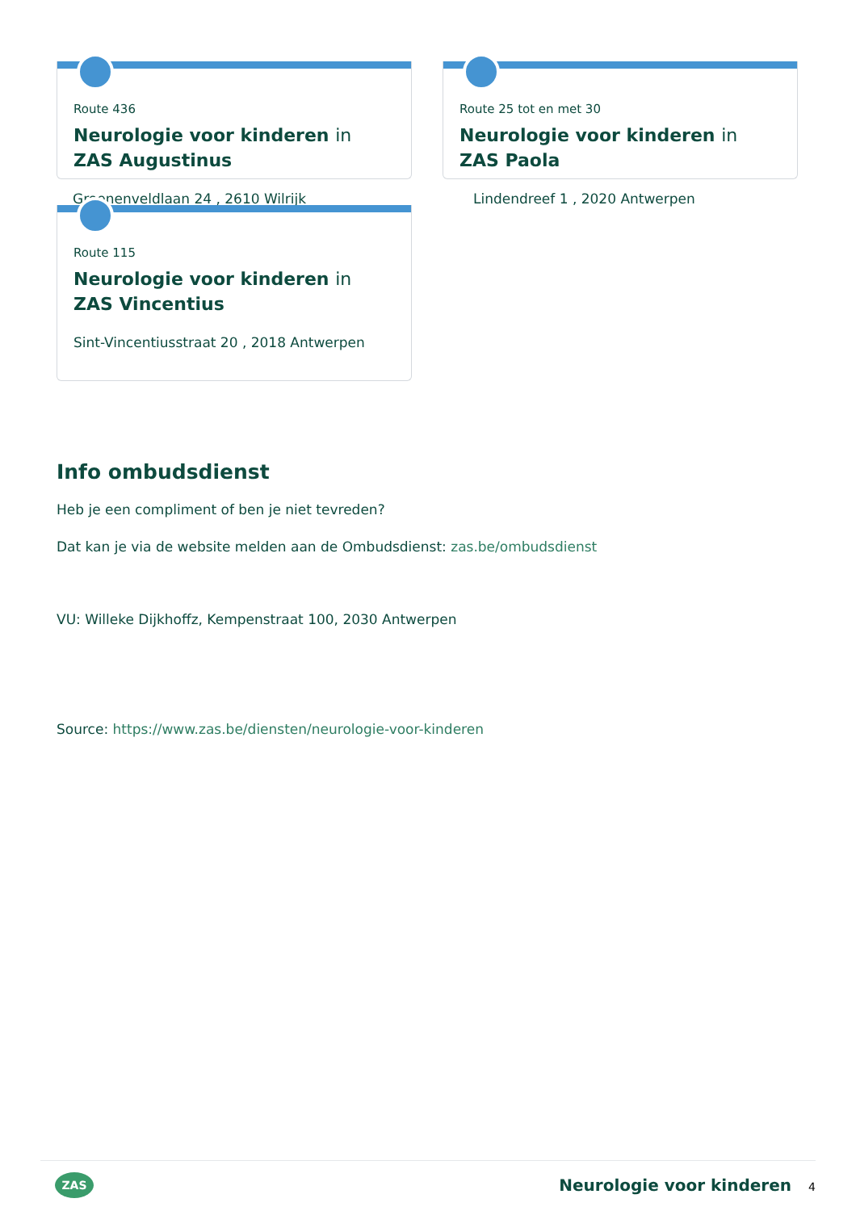Route 436
Neurologie voor kinderen in ZAS Augustinus
Route 25 tot en met 30
Neurologie voor kinderen in ZAS Paola
Groenenveldlaan 24 , 2610 Wilrijk Lindendreef 1 , 2020 Antwerpen
Route 115
Neurologie voor kinderen in ZAS Vincentius
Sint-Vincentiusstraat 20 , 2018 Antwerpen
Info ombudsdienst
Heb je een compliment of ben je niet tevreden?
Dat kan je via de website melden aan de Ombudsdienst: zas.be/ombudsdienst
VU: Willeke Dijkhoffz, Kempenstraat 100, 2030 Antwerpen
Source: https://www.zas.be/diensten/neurologie-voor-kinderen
ZAS
Neurologie voor kinderen 4